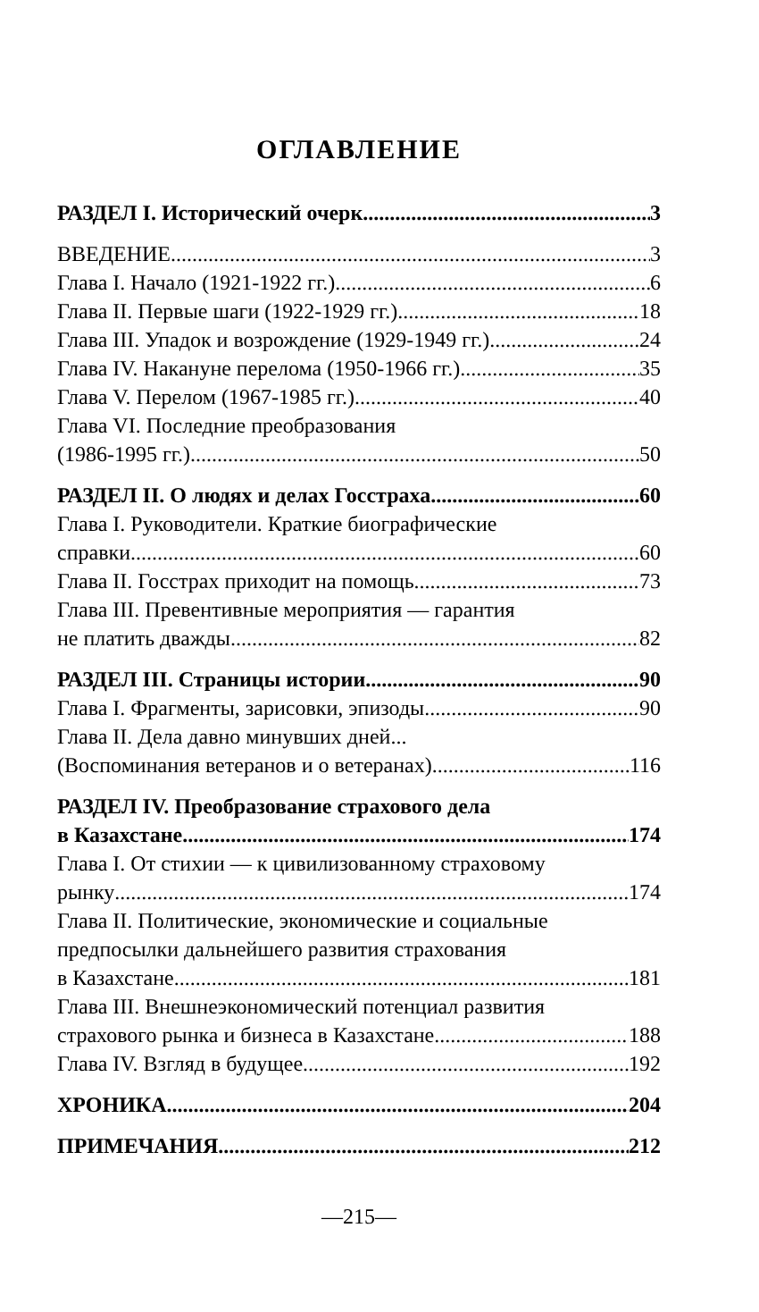ОГЛАВЛЕНИЕ
РАЗДЕЛ I. Исторический очерк 3
ВВЕДЕНИЕ 3
Глава I. Начало (1921-1922 гг.) 6
Глава II. Первые шаги (1922-1929 гг.) 18
Глава III. Упадок и возрождение (1929-1949 гг.) 24
Глава IV. Накануне перелома (1950-1966 гг.) 35
Глава V. Перелом (1967-1985 гг.) 40
Глава VI. Последние преобразования
(1986-1995 гг.) 50
РАЗДЕЛ II. О людях и делах Госстраха 60
Глава I. Руководители. Краткие биографические
справки 60
Глава II. Госстрах приходит на помощь 73
Глава III. Превентивные мероприятия — гарантия
не платить дважды 82
РАЗДЕЛ III. Страницы истории 90
Глава I. Фрагменты, зарисовки, эпизоды 90
Глава II. Дела давно минувших дней...
(Воспоминания ветеранов и о ветеранах) 116
РАЗДЕЛ IV. Преобразование страхового дела
в Казахстане 174
Глава I. От стихии — к цивилизованному страховому
рынку 174
Глава II. Политические, экономические и социальные предпосылки дальнейшего развития страхования
в Казахстане 181
Глава III. Внешнеэкономический потенциал развития
страхового рынка и бизнеса в Казахстане 188
Глава IV. Взгляд в будущее 192
ХРОНИКА 204
ПРИМЕЧАНИЯ 212
—215—